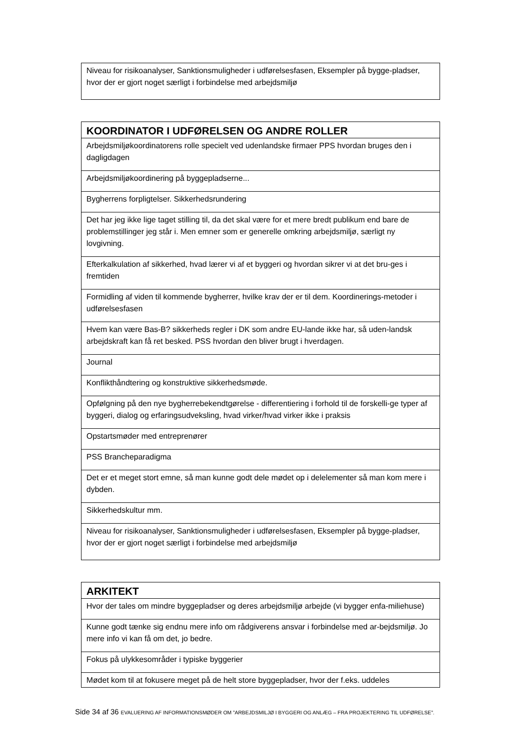| Niveau for risikoanalyser, Sanktionsmuligheder i udførelsesfasen, Eksempler på bygge-pladser, hvor der er gjort noget særligt i forbindelse med arbejdsmiljø |
| KOORDINATOR I UDFØRELSEN OG ANDRE ROLLER |
| --- |
| Arbejdsmiljøkoordinatorens rolle specielt ved udenlandske firmaer PPS hvordan bruges den i dagligdagen |
| Arbejdsmiljøkoordinering på byggepladserne... |
| Bygherrens forpligtelser. Sikkerhedsrundering |
| Det har jeg ikke lige taget stilling til, da det skal være for et mere bredt publikum end bare de problemstillinger jeg står i. Men emner som er generelle omkring arbejdsmiljø, særligt ny lovgivning. |
| Efterkalkulation af sikkerhed, hvad lærer vi af et byggeri og hvordan sikrer vi at det bru-ges i fremtiden |
| Formidling af viden til kommende bygherrer, hvilke krav der er til dem. Koordinerings-metoder i udførelsesfasen |
| Hvem kan være Bas-B? sikkerheds regler i DK som andre EU-lande ikke har, så uden-landsk arbejdskraft kan få ret besked. PSS hvordan den bliver brugt i hverdagen. |
| Journal |
| Konflikthåndtering og konstruktive sikkerhedsmøde. |
| Opfølgning på den nye bygherrebekendtgørelse - differentiering i forhold til de forskelli-ge typer af byggeri, dialog og erfaringsudveksling, hvad virker/hvad virker ikke i praksis |
| Opstartsmøder med entreprenører |
| PSS Brancheparadigma |
| Det er et meget stort emne, så man kunne godt dele mødet op i delelementer så man kom mere i dybden. |
| Sikkerhedskultur mm. |
| Niveau for risikoanalyser, Sanktionsmuligheder i udførelsesfasen, Eksempler på bygge-pladser, hvor der er gjort noget særligt i forbindelse med arbejdsmiljø |
| ARKITEKT |
| --- |
| Hvor der tales om mindre byggepladser og deres arbejdsmiljø arbejde (vi bygger enfa-miliehuse) |
| Kunne godt tænke sig endnu mere info om rådgiverens ansvar i forbindelse med ar-bejdsmiljø. Jo mere info vi kan få om det, jo bedre. |
| Fokus på ulykkesområder i typiske byggerier |
| Mødet kom til at fokusere meget på de helt store byggepladser, hvor der f.eks. uddeles |
Side 34 af 36 EVALUERING AF INFORMATIONSMØDER OM ”ARBEJDSMILJØ I BYGGERI OG ANLÆG – FRA PROJEKTERING TIL UDFØRELSE”.